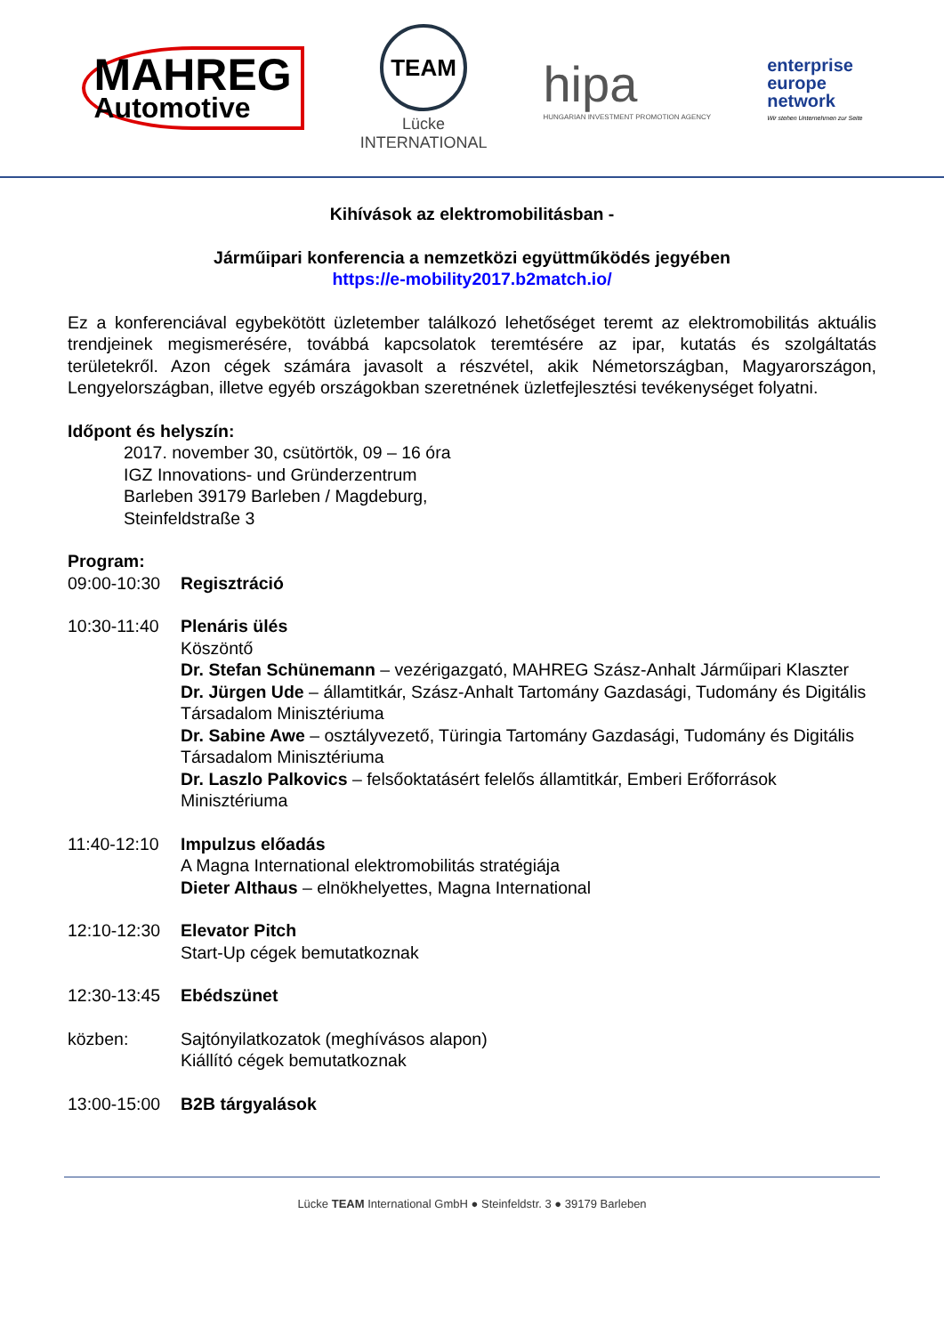MAHREG
Automotive
TEAM
Lücke
INTERNATIONAL
hipa
HUNGARIAN INVESTMENT PROMOTION AGENCY
enterprise
europe
network
Wir stehen Unternehmen zur Seite
Kihívások az elektromobilitásban -
Járműipari konferencia a nemzetközi együttműködés jegyében
https://e-mobility2017.b2match.io/
Ez a konferenciával egybekötött üzletember találkozó lehetőséget teremt az elektromobilitás aktuális trendjeinek megismerésére, továbbá kapcsolatok teremtésére az ipar, kutatás és szolgáltatás területekről. Azon cégek számára javasolt a részvétel, akik Németországban, Magyarországon, Lengyelországban, illetve egyéb országokban szeretnének üzletfejlesztési tevékenységet folyatni.
Időpont és helyszín:
2017. november 30, csütörtök, 09 – 16 óra
IGZ Innovations- und Gründerzentrum
Barleben 39179 Barleben / Magdeburg,
Steinfeldstraße 3
Program:
09:00-10:30
Regisztráció
10:30-11:40
Plenáris ülés
Köszöntő
Dr. Stefan Schünemann – vezérigazgató, MAHREG Szász-Anhalt Járműipari Klaszter
Dr. Jürgen Ude – államtitkár, Szász-Anhalt Tartomány Gazdasági, Tudomány és Digitális Társadalom Minisztériuma
Dr. Sabine Awe – osztályvezető, Türingia Tartomány Gazdasági, Tudomány és Digitális Társadalom Minisztériuma
Dr. Laszlo Palkovics – felsőoktatásért felelős államtitkár, Emberi Erőforrások Minisztériuma
11:40-12:10
Impulzus előadás
A Magna International elektromobilitás stratégiája
Dieter Althaus – elnökhelyettes, Magna International
12:10-12:30
Elevator Pitch
Start-Up cégek bemutatkoznak
12:30-13:45
Ebédszünet
közben: Sajtónyilatkozatok (meghívásos alapon)
Kiállító cégek bemutatkoznak
13:00-15:00
B2B tárgyalások
Lücke TEAM International GmbH ● Steinfeldstr. 3 ● 39179 Barleben